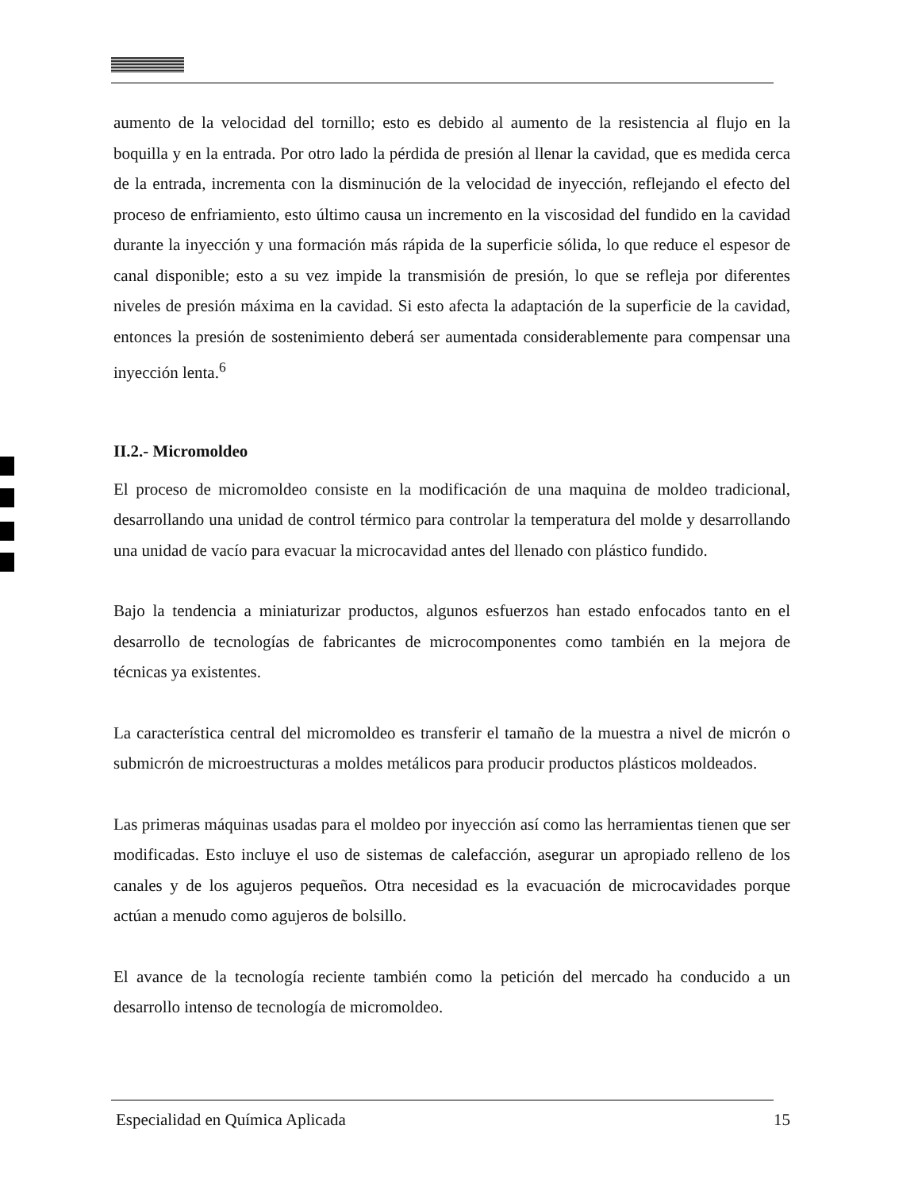aumento de la velocidad del tornillo; esto es debido al aumento de la resistencia al flujo en la boquilla y en la entrada. Por otro lado la pérdida de presión al llenar la cavidad, que es medida cerca de la entrada, incrementa con la disminución de la velocidad de inyección, reflejando el efecto del proceso de enfriamiento, esto último causa un incremento en la viscosidad del fundido en la cavidad durante la inyección y una formación más rápida de la superficie sólida, lo que reduce el espesor de canal disponible; esto a su vez impide la transmisión de presión, lo que se refleja por diferentes niveles de presión máxima en la cavidad. Si esto afecta la adaptación de la superficie de la cavidad, entonces la presión de sostenimiento deberá ser aumentada considerablemente para compensar una inyección lenta.<sup>6</sup>
II.2.- Micromoldeo
El proceso de micromoldeo consiste en la modificación de una maquina de moldeo tradicional, desarrollando una unidad de control térmico para controlar la temperatura del molde y desarrollando una unidad de vacío para evacuar la microcavidad antes del llenado con plástico fundido.
Bajo la tendencia a miniaturizar productos, algunos esfuerzos han estado enfocados tanto en el desarrollo de tecnologías de fabricantes de microcomponentes como también en la mejora de técnicas ya existentes.
La característica central del micromoldeo es transferir el tamaño de la muestra a nivel de micrón o submicrón de microestructuras a moldes metálicos para producir productos plásticos moldeados.
Las primeras máquinas usadas para el moldeo por inyección así como las herramientas tienen que ser modificadas. Esto incluye el uso de sistemas de calefacción, asegurar un apropiado relleno de los canales y de los agujeros pequeños. Otra necesidad es la evacuación de microcavidades porque actúan a menudo como agujeros de bolsillo.
El avance de la tecnología reciente también como la petición del mercado ha conducido a un desarrollo intenso de tecnología de micromoldeo.
Especialidad en Química Aplicada 15